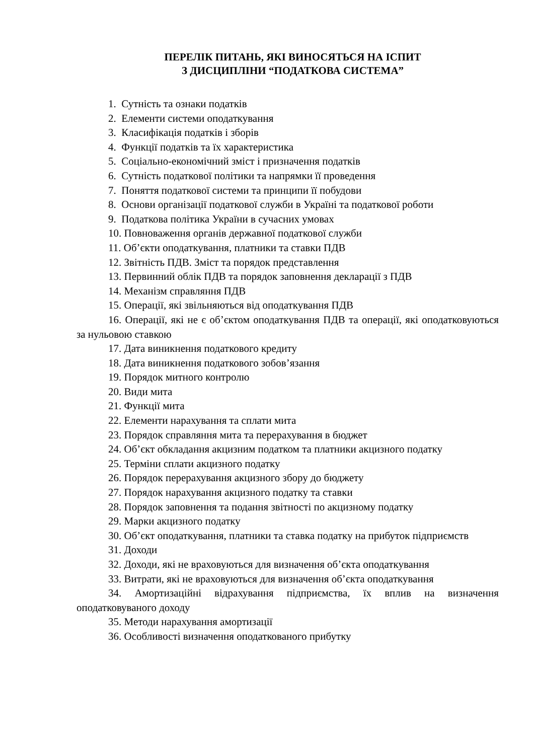ПЕРЕЛІК ПИТАНЬ, ЯКІ ВИНОСЯТЬСЯ НА ІСПИТ
З ДИСЦИПЛІНИ “ПОДАТКОВА СИСТЕМА”
1. Сутність та ознаки податків
2. Елементи системи оподаткування
3. Класифікація податків і зборів
4. Функції податків та їх характеристика
5. Соціально-економічний зміст і призначення податків
6. Сутність податкової політики та напрямки її проведення
7. Поняття податкової системи та принципи її побудови
8. Основи організації податкової служби в Україні та податкової роботи
9. Податкова політика України в сучасних умовах
10. Повноваження органів державної податкової служби
11. Об’єкти оподаткування, платники та ставки ПДВ
12. Звітність ПДВ. Зміст та порядок представлення
13. Первинний облік ПДВ та порядок заповнення декларації з ПДВ
14. Механізм справляння ПДВ
15. Операції, які звільняються від оподаткування ПДВ
16. Операції, які не є об’єктом оподаткування ПДВ та операції, які оподатковуються за нульовою ставкою
17. Дата виникнення податкового кредиту
18. Дата виникнення податкового зобов’язання
19. Порядок митного контролю
20. Види мита
21. Функції мита
22. Елементи нарахування та сплати мита
23. Порядок справляння мита та перерахування в бюджет
24. Об’єкт обкладання акцизним податком та платники акцизного податку
25. Терміни сплати акцизного податку
26. Порядок перерахування акцизного збору до бюджету
27. Порядок нарахування акцизного податку та ставки
28. Порядок заповнення та подання звітності по акцизному податку
29. Марки акцизного податку
30. Об’єкт оподаткування, платники та ставка податку на прибуток підприємств
31. Доходи
32. Доходи, які не враховуються для визначення об’єкта оподаткування
33. Витрати, які не враховуються для визначення об’єкта оподаткування
34. Амортизаційні відрахування підприємства, їх вплив на визначення оподатковуваного доходу
35. Методи нарахування амортизації
36. Особливості визначення оподаткованого прибутку